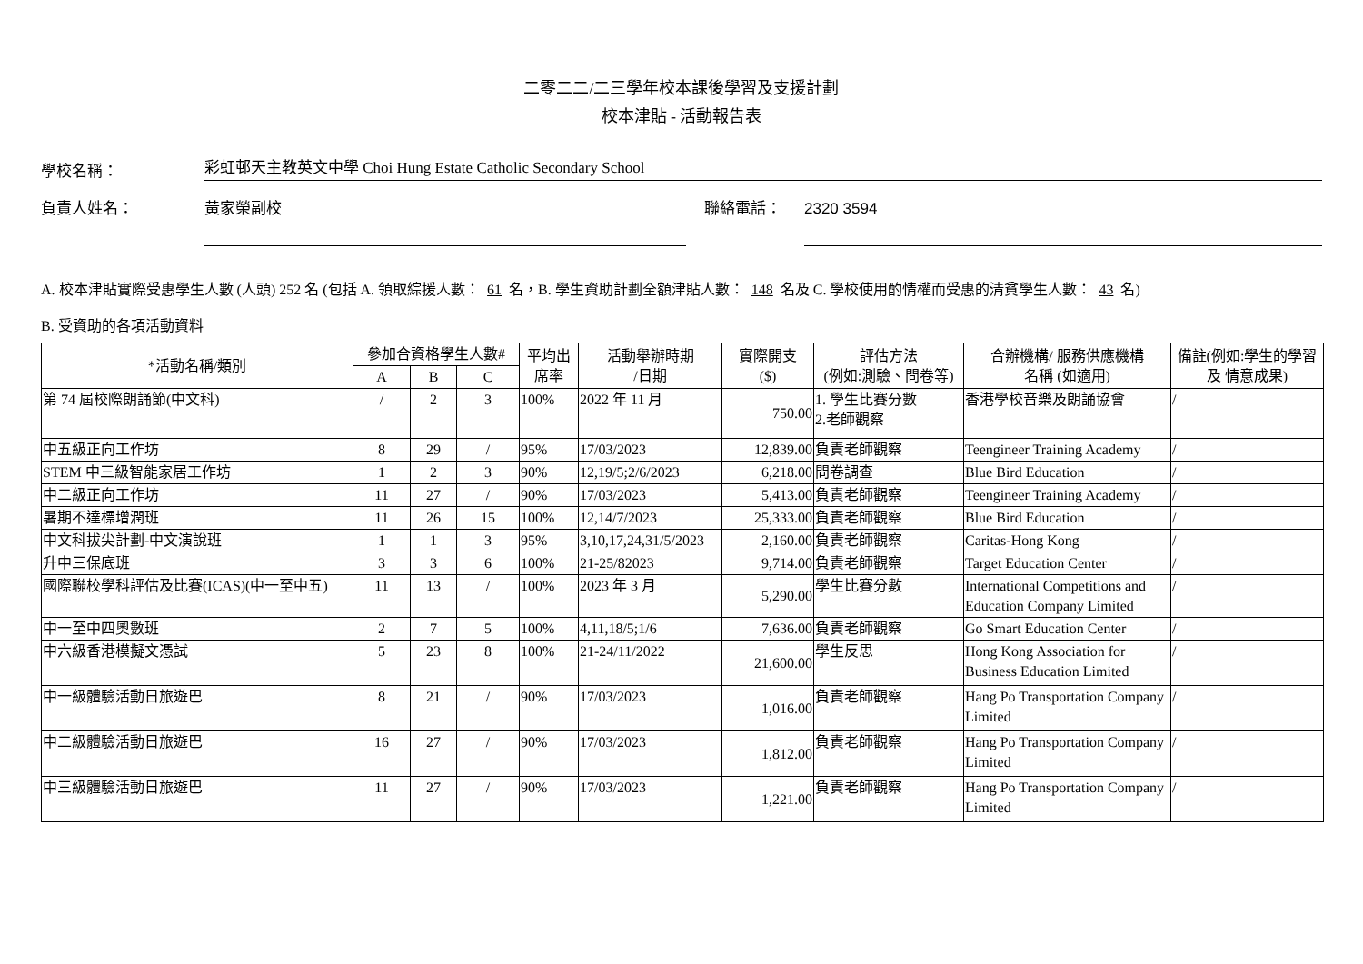二零二二/二三學年校本課後學習及支援計劃
校本津貼 - 活動報告表
學校名稱：
彩虹邨天主教英文中學 Choi Hung Estate Catholic Secondary School
負責人姓名：
黃家榮副校
聯絡電話：
2320 3594
A. 校本津貼實際受惠學生人數 (人頭) 252 名 (包括 A. 領取綜援人數： 61 名，B. 學生資助計劃全額津貼人數： 148 名及 C. 學校使用酌情權而受惠的清貧學生人數： 43 名)
B. 受資助的各項活動資料
| *活動名稱/類別 | 參加合資格學生人數# | | | 平均出席率 | 活動舉辦時期 /日期 | 實際開支 ($) | 評估方法 (例如:測驗、問卷等) | 合辦機構/ 服務供應機構 名稱 (如適用) | 備註(例如:學生的學習及 情意成果) |
| --- | --- | --- | --- | --- | --- | --- | --- | --- | --- |
| | A | B | C | | | | | | |
| 第 74 屆校際朗誦節(中文科) | / | 2 | 3 | 100% | 2022 年 11 月 | 750.00 | 1. 學生比賽分數 2.老師觀察 | 香港學校音樂及朗誦協會 | / |
| 中五級正向工作坊 | 8 | 29 | / | 95% | 17/03/2023 | 12,839.00 | 負責老師觀察 | Teengineer Training Academy | / |
| STEM 中三級智能家居工作坊 | 1 | 2 | 3 | 90% | 12,19/5;2/6/2023 | 6,218.00 | 問卷調查 | Blue Bird Education | / |
| 中二級正向工作坊 | 11 | 27 | / | 90% | 17/03/2023 | 5,413.00 | 負責老師觀察 | Teengineer Training Academy | / |
| 暑期不達標增潤班 | 11 | 26 | 15 | 100% | 12,14/7/2023 | 25,333.00 | 負責老師觀察 | Blue Bird Education | / |
| 中文科拔尖計劃-中文演說班 | 1 | 1 | 3 | 95% | 3,10,17,24,31/5/2023 | 2,160.00 | 負責老師觀察 | Caritas-Hong Kong | / |
| 升中三保底班 | 3 | 3 | 6 | 100% | 21-25/82023 | 9,714.00 | 負責老師觀察 | Target Education Center | / |
| 國際聯校學科評估及比賽(ICAS)(中一至中五) | 11 | 13 | / | 100% | 2023 年 3 月 | 5,290.00 | 學生比賽分數 | International Competitions and Education Company Limited | / |
| 中一至中四奧數班 | 2 | 7 | 5 | 100% | 4,11,18/5;1/6 | 7,636.00 | 負責老師觀察 | Go Smart Education Center | / |
| 中六級香港模擬文憑試 | 5 | 23 | 8 | 100% | 21-24/11/2022 | 21,600.00 | 學生反思 | Hong Kong Association for Business Education Limited | / |
| 中一級體驗活動日旅遊巴 | 8 | 21 | / | 90% | 17/03/2023 | 1,016.00 | 負責老師觀察 | Hang Po Transportation Company Limited | / |
| 中二級體驗活動日旅遊巴 | 16 | 27 | / | 90% | 17/03/2023 | 1,812.00 | 負責老師觀察 | Hang Po Transportation Company Limited | / |
| 中三級體驗活動日旅遊巴 | 11 | 27 | / | 90% | 17/03/2023 | 1,221.00 | 負責老師觀察 | Hang Po Transportation Company Limited | / |